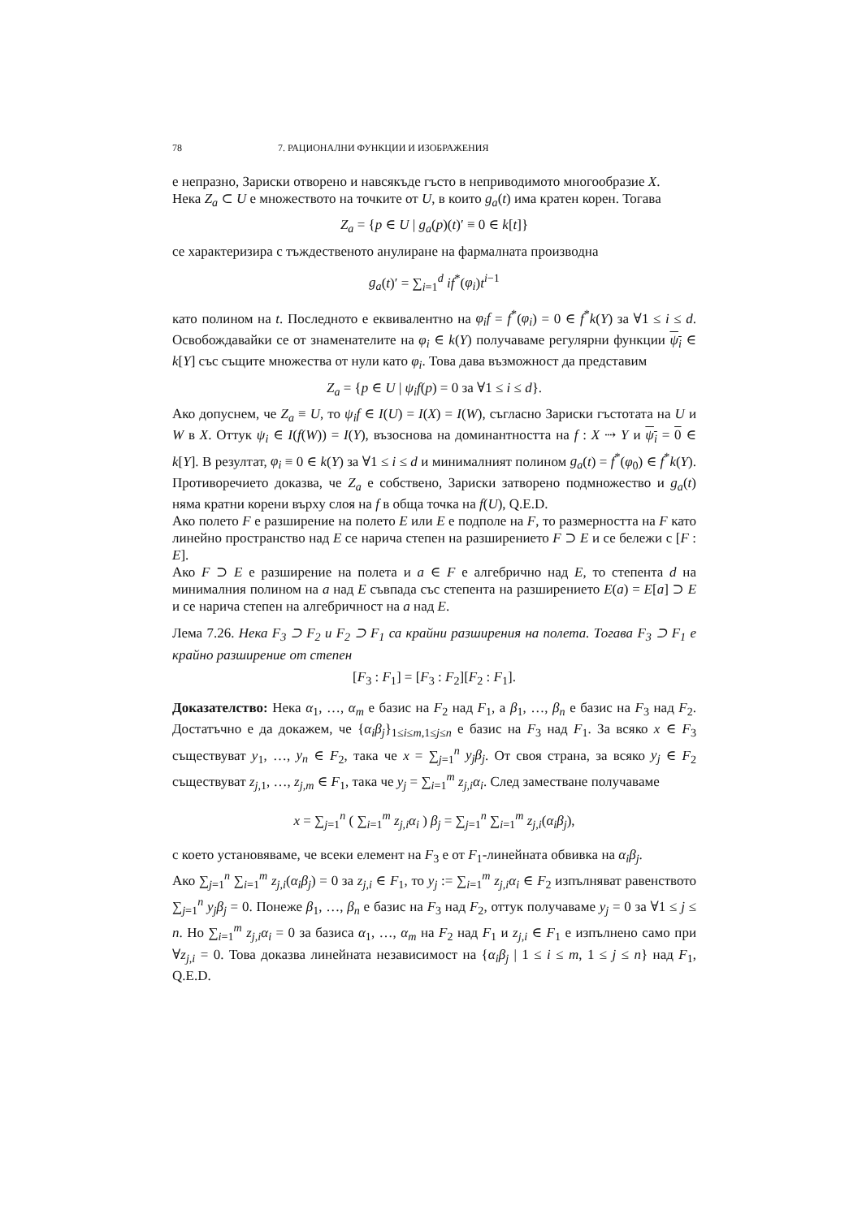78 7. РАЦИОНАЛНИ ФУНКЦИИ И ИЗОБРАЖЕНИЯ
е непразно, Зариски отворено и навсякъде гъсто в неприводимото многообразие X.
Нека Z<sub>a</sub> ⊂ U е множеството на точките от U, в които g<sub>a</sub>(t) има кратен корен. Тогава
Z<sub>a</sub> = {p ∈ U | g<sub>a</sub>(p)(t)′ ≡ 0 ∈ k[t]}
се характеризира с тъждественото анулиране на фармалната производна
g<sub>a</sub>(t)′ = ∑<sub>i=1</sub><sup>d</sup> if<sup>*</sup>(φ<sub>i</sub>)t<sup>i−1</sup>
като полином на t. Последното е еквивалентно на φ<sub>i</sub>f = f<sup>*</sup>(φ<sub>i</sub>) = 0 ∈ f<sup>*</sup>k(Y) за ∀1 ≤ i ≤ d. Освобождавайки се от знаменателите на φ<sub>i</sub> ∈ k(Y) получаваме регулярни функции ψ<sub>i</sub> ∈ k[Y] със същите множества от нули като φ<sub>i</sub>. Това дава възможност да представим
Z<sub>a</sub> = {p ∈ U | ψ<sub>i</sub>f(p) = 0 за ∀1 ≤ i ≤ d}.
Ако допуснем, че Z<sub>a</sub> ≡ U, то ψ<sub>i</sub>f ∈ I(U) = I(X) = I(W), съгласно Зариски гъстотата на U и W в X. Оттук ψ<sub>i</sub> ∈ I(f(W)) = I(Y), възоснова на доминантността на f : X ⇢ Y и ψ<sub>i</sub> = 0 ∈ k[Y]. В резултат, φ<sub>i</sub> ≡ 0 ∈ k(Y) за ∀1 ≤ i ≤ d и минималният полином g<sub>a</sub>(t) = f<sup>*</sup>(φ<sub>0</sub>) ∈ f<sup>*</sup>k(Y). Противоречието доказва, че Z<sub>a</sub> е собствено, Зариски затворено подмножество и g<sub>a</sub>(t) няма кратни корени върху слоя на f в обща точка на f(U), Q.E.D.
Ако полето F е разширение на полето E или E е подполе на F, то размерността на F като линейно пространство над E се нарича степен на разширението F ⊃ E и се бележи с [F : E].
Ако F ⊃ E е разширение на полета и a ∈ F е алгебрично над E, то степента d на минималния полином на a над E съвпада със степента на разширението E(a) = E[a] ⊃ E и се нарича степен на алгебричност на a над E.
Лема 7.26. Нека F<sub>3</sub> ⊃ F<sub>2</sub> и F<sub>2</sub> ⊃ F<sub>1</sub> са крайни разширения на полета. Тогава F<sub>3</sub> ⊃ F<sub>1</sub> е крайно разширение от степен
[F<sub>3</sub> : F<sub>1</sub>] = [F<sub>3</sub> : F<sub>2</sub>][F<sub>2</sub> : F<sub>1</sub>].
Доказателство: Нека α<sub>1</sub>, …, α<sub>m</sub> е базис на F<sub>2</sub> над F<sub>1</sub>, а β<sub>1</sub>, …, β<sub>n</sub> е базис на F<sub>3</sub> над F<sub>2</sub>. Достатъчно е да докажем, че {α<sub>i</sub>β<sub>j</sub>}<sub>1≤i≤m,1≤j≤n</sub> е базис на F<sub>3</sub> над F<sub>1</sub>. За всяко x ∈ F<sub>3</sub> съществуват y<sub>1</sub>, …, y<sub>n</sub> ∈ F<sub>2</sub>, така че x = ∑<sub>j=1</sub><sup>n</sup> y<sub>j</sub>β<sub>j</sub>. От своя страна, за всяко y<sub>j</sub> ∈ F<sub>2</sub> съществуват z<sub>j,1</sub>, …, z<sub>j,m</sub> ∈ F<sub>1</sub>, така че y<sub>j</sub> = ∑<sub>i=1</sub><sup>m</sup> z<sub>j,i</sub>α<sub>i</sub>. След заместване получаваме
x = ∑<sub>j=1</sub><sup>n</sup> ( ∑<sub>i=1</sub><sup>m</sup> z<sub>j,i</sub>α<sub>i</sub> ) β<sub>j</sub> = ∑<sub>j=1</sub><sup>n</sup> ∑<sub>i=1</sub><sup>m</sup> z<sub>j,i</sub>(α<sub>i</sub>β<sub>j</sub>),
с което установяваме, че всеки елемент на F<sub>3</sub> е от F<sub>1</sub>-линейната обвивка на α<sub>i</sub>β<sub>j</sub>.
Ако ∑<sub>j=1</sub><sup>n</sup> ∑<sub>i=1</sub><sup>m</sup> z<sub>j,i</sub>(α<sub>i</sub>β<sub>j</sub>) = 0 за z<sub>j,i</sub> ∈ F<sub>1</sub>, то y<sub>j</sub> := ∑<sub>i=1</sub><sup>m</sup> z<sub>j,i</sub>α<sub>i</sub> ∈ F<sub>2</sub> изпълняват равенството ∑<sub>j=1</sub><sup>n</sup> y<sub>j</sub>β<sub>j</sub> = 0. Понеже β<sub>1</sub>, …, β<sub>n</sub> е базис на F<sub>3</sub> над F<sub>2</sub>, оттук получаваме y<sub>j</sub> = 0 за ∀1 ≤ j ≤ n. Но ∑<sub>i=1</sub><sup>m</sup> z<sub>j,i</sub>α<sub>i</sub> = 0 за базиса α<sub>1</sub>, …, α<sub>m</sub> на F<sub>2</sub> над F<sub>1</sub> и z<sub>j,i</sub> ∈ F<sub>1</sub> е изпълнено само при ∀z<sub>j,i</sub> = 0. Това доказва линейната независимост на {α<sub>i</sub>β<sub>j</sub> | 1 ≤ i ≤ m, 1 ≤ j ≤ n} над F<sub>1</sub>, Q.E.D.